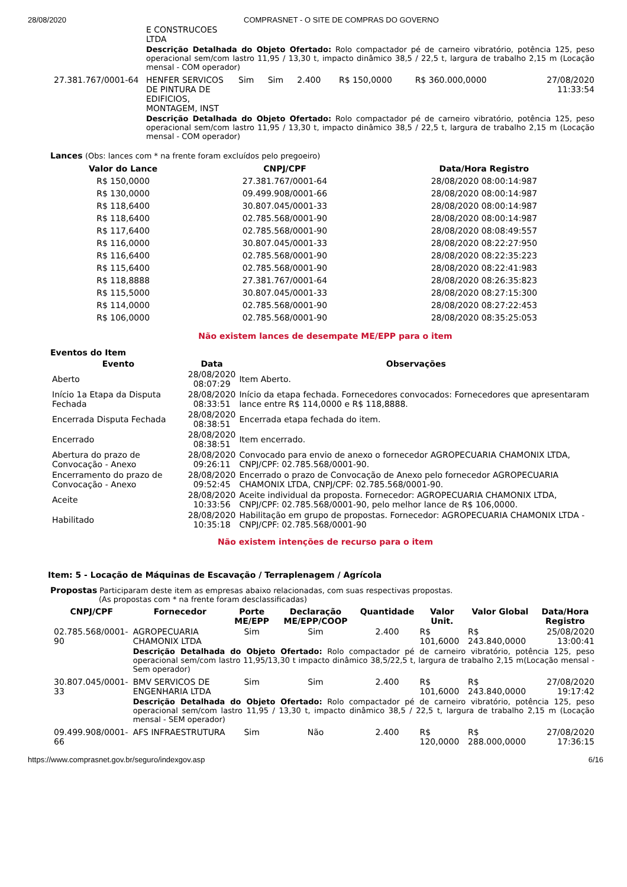28/08/2020 COMPRASNET - O SITE DE COMPRAS DO GOVERNO
| | E CONSTRUCOES LTDA | | | | | | |
| | Descrição Detalhada do Objeto Ofertado: Rolo compactador pé de carneiro vibratório, potência 125, peso operacional sem/com lastro 11,95 / 13,30 t, impacto dinâmico 38,5 / 22,5 t, largura de trabalho 2,15 m (Locação mensal - COM operador) | | | | | | |
| 27.381.767/0001-64 | HENFER SERVICOS DE PINTURA DE EDIFICIOS, MONTAGEM, INST | Sim | Sim | 2.400 | R$ 150,0000 | R$ 360.000,0000 | 27/08/2020 11:33:54 |
| | Descrição Detalhada do Objeto Ofertado: Rolo compactador pé de carneiro vibratório, potência 125, peso operacional sem/com lastro 11,95 / 13,30 t, impacto dinâmico 38,5 / 22,5 t, largura de trabalho 2,15 m (Locação mensal - COM operador) | | | | | | |
Lances (Obs: lances com * na frente foram excluídos pelo pregoeiro)
| Valor do Lance | CNPJ/CPF | Data/Hora Registro |
| --- | --- | --- |
| R$ 150,0000 | 27.381.767/0001-64 | 28/08/2020 08:00:14:987 |
| R$ 130,0000 | 09.499.908/0001-66 | 28/08/2020 08:00:14:987 |
| R$ 118,6400 | 30.807.045/0001-33 | 28/08/2020 08:00:14:987 |
| R$ 118,6400 | 02.785.568/0001-90 | 28/08/2020 08:00:14:987 |
| R$ 117,6400 | 02.785.568/0001-90 | 28/08/2020 08:08:49:557 |
| R$ 116,0000 | 30.807.045/0001-33 | 28/08/2020 08:22:27:950 |
| R$ 116,6400 | 02.785.568/0001-90 | 28/08/2020 08:22:35:223 |
| R$ 115,6400 | 02.785.568/0001-90 | 28/08/2020 08:22:41:983 |
| R$ 118,8888 | 27.381.767/0001-64 | 28/08/2020 08:26:35:823 |
| R$ 115,5000 | 30.807.045/0001-33 | 28/08/2020 08:27:15:300 |
| R$ 114,0000 | 02.785.568/0001-90 | 28/08/2020 08:27:22:453 |
| R$ 106,0000 | 02.785.568/0001-90 | 28/08/2020 08:35:25:053 |
Não existem lances de desempate ME/EPP para o item
Eventos do Item
| Evento | Data | Observações |
| --- | --- | --- |
| Aberto | 28/08/2020 08:07:29 | Item Aberto. |
| Início 1a Etapa da Disputa Fechada | 28/08/2020 08:33:51 | Início da etapa fechada. Fornecedores convocados: Fornecedores que apresentaram lance entre R$ 114,0000 e R$ 118,8888. |
| Encerrada Disputa Fechada | 28/08/2020 08:38:51 | Encerrada etapa fechada do item. |
| Encerrado | 28/08/2020 08:38:51 | Item encerrado. |
| Abertura do prazo de Convocação - Anexo | 28/08/2020 09:26:11 | Convocado para envio de anexo o fornecedor AGROPECUARIA CHAMONIX LTDA, CNPJ/CPF: 02.785.568/0001-90. |
| Encerramento do prazo de Convocação - Anexo | 28/08/2020 09:52:45 | Encerrado o prazo de Convocação de Anexo pelo fornecedor AGROPECUARIA CHAMONIX LTDA, CNPJ/CPF: 02.785.568/0001-90. |
| Aceite | 28/08/2020 10:33:56 | Aceite individual da proposta. Fornecedor: AGROPECUARIA CHAMONIX LTDA, CNPJ/CPF: 02.785.568/0001-90, pelo melhor lance de R$ 106,0000. |
| Habilitado | 28/08/2020 10:35:18 | Habilitação em grupo de propostas. Fornecedor: AGROPECUARIA CHAMONIX LTDA - CNPJ/CPF: 02.785.568/0001-90 |
Não existem intenções de recurso para o item
Item: 5 - Locação de Máquinas de Escavação / Terraplenagem / Agrícola
Propostas Participaram deste item as empresas abaixo relacionadas, com suas respectivas propostas.
(As propostas com * na frente foram desclassificadas)
| CNPJ/CPF | Fornecedor | Porte ME/EPP | Declaração ME/EPP/COOP | Quantidade | Valor Unit. | Valor Global | Data/Hora Registro |
| --- | --- | --- | --- | --- | --- | --- | --- |
| 02.785.568/0001-90 | AGROPECUARIA CHAMONIX LTDA | Sim | Sim | 2.400 | R$ 101,6000 | R$ 243.840,0000 | 25/08/2020 13:00:41 |
| | Descrição Detalhada do Objeto Ofertado: Rolo compactador pé de carneiro vibratório, potência 125, peso operacional sem/com lastro 11,95/13,30 t impacto dinâmico 38,5/22,5 t, largura de trabalho 2,15 m(Locação mensal - Sem operador) | | | | | | |
| 30.807.045/0001-33 | BMV SERVICOS DE ENGENHARIA LTDA | Sim | Sim | 2.400 | R$ 101,6000 | R$ 243.840,0000 | 27/08/2020 19:17:42 |
| | Descrição Detalhada do Objeto Ofertado: Rolo compactador pé de carneiro vibratório, potência 125, peso operacional sem/com lastro 11,95 / 13,30 t, impacto dinâmico 38,5 / 22,5 t, largura de trabalho 2,15 m (Locação mensal - SEM operador) | | | | | | |
| 09.499.908/0001-66 | AFS INFRAESTRUTURA | Sim | Não | 2.400 | R$ 120,0000 | R$ 288.000,0000 | 27/08/2020 17:36:15 |
https://www.comprasnet.gov.br/seguro/indexgov.asp 6/16